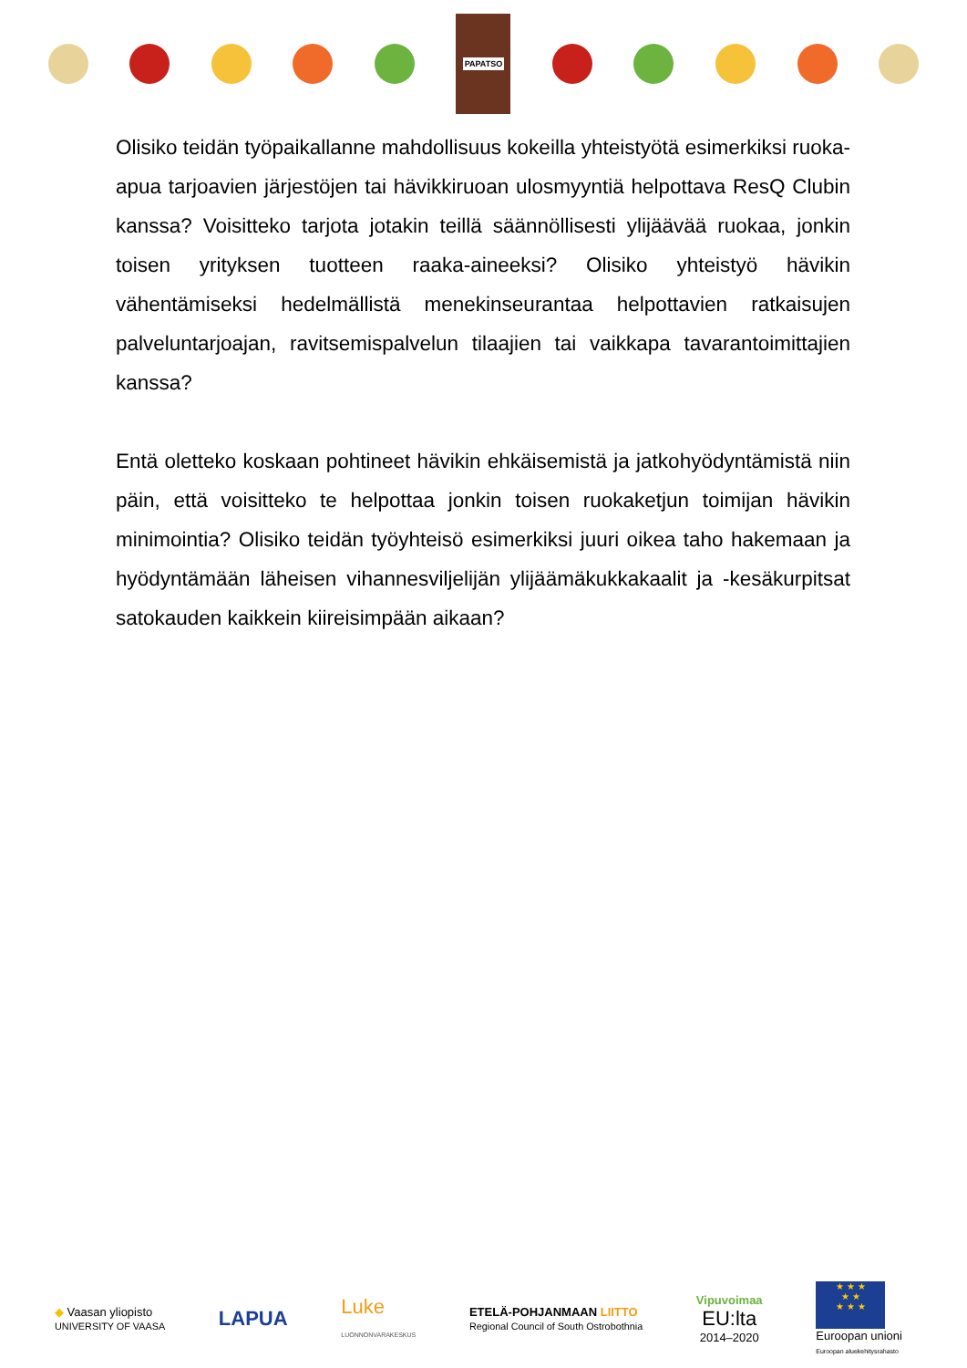PAPATSO
Olisiko teidän työpaikallanne mahdollisuus kokeilla yhteistyötä esimerkiksi ruoka-apua tarjoavien järjestöjen tai hävikkiruoan ulosmyyntiä helpottava ResQ Clubin kanssa? Voisitteko tarjota jotakin teillä säännöllisesti ylijäävää ruokaa, jonkin toisen yrityksen tuotteen raaka-aineeksi? Olisiko yhteistyö hävikin vähentämiseksi hedelmällistä menekinseurantaa helpottavien ratkaisujen palveluntarjoajan, ravitsemispalvelun tilaajien tai vaikkapa tavarantoimittajien kanssa?
Entä oletteko koskaan pohtineet hävikin ehkäisemistä ja jatkohyödyntämistä niin päin, että voisitteko te helpottaa jonkin toisen ruokaketjun toimijan hävikin minimointia? Olisiko teidän työyhteisö esimerkiksi juuri oikea taho hakemaan ja hyödyntämään läheisen vihannesviljelijän ylijäämäkukkakaalit ja -kesäkurpitsat satokauden kaikkein kiireisimpään aikaan?
◆ Vaasan yliopisto
UNIVERSITY OF VAASA
LAPUA
Luke
LUONNONVARAKESKUS
ETELÄ-POHJANMAAN LIITTO
Regional Council of South Ostrobothnia
Vipuvoimaa
EU:lta
2014–2020
★ ★ ★
★ ★
★ ★ ★
Euroopan unioni
Euroopan aluekehitysrahasto